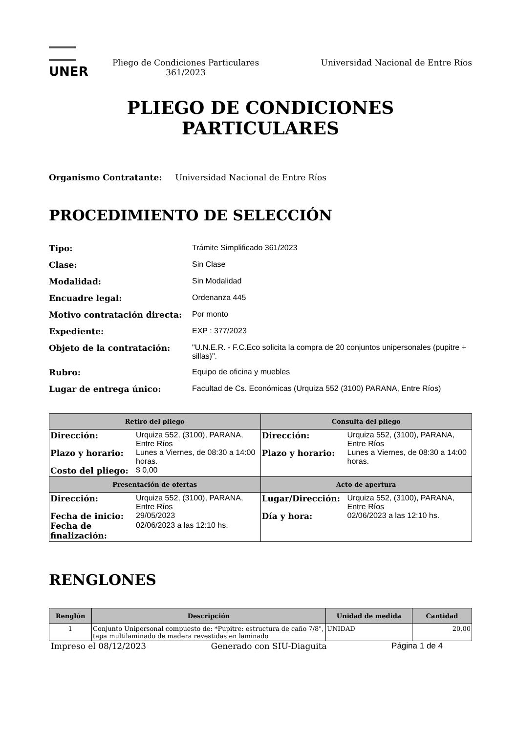UNER
Pliego de Condiciones Particulares 361/2023
Universidad Nacional de Entre Ríos
PLIEGO DE CONDICIONES
PARTICULARES
Organismo Contratante: Universidad Nacional de Entre Ríos
PROCEDIMIENTO DE SELECCIÓN
Tipo: Trámite Simplificado 361/2023 Clase: Sin Clase Modalidad: Sin Modalidad Encuadre legal: Ordenanza 445 Motivo contratación directa: Por monto Expediente: EXP : 377/2023 Objeto de la contratación: "U.N.E.R. - F.C.Eco solicita la compra de 20 conjuntos unipersonales (pupitre + sillas)". Rubro: Equipo de oficina y muebles Lugar de entrega único: Facultad de Cs. Económicas (Urquiza 552 (3100) PARANA, Entre Ríos)
| Retiro del pliego | Consulta del pliego |
| --- | --- |
| / Dirección: / Urquiza 552, (3100), PARANA, Entre Ríos / / Plazo y horario: / Lunes a Viernes, de 08:30 a 14:00 horas. / / Costo del pliego: / $ 0,00 / | / Dirección: / Urquiza 552, (3100), PARANA, Entre Ríos / / Plazo y horario: / Lunes a Viernes, de 08:30 a 14:00 horas. / |
| Presentación de ofertas | Acto de apertura |
| / Dirección: / Urquiza 552, (3100), PARANA, Entre Ríos / / Fecha de inicio: / 29/05/2023 / / Fecha de finalización: / 02/06/2023 a las 12:10 hs. / | / Lugar/Dirección: / Urquiza 552, (3100), PARANA, Entre Ríos / / Día y hora: / 02/06/2023 a las 12:10 hs. / |
RENGLONES
| Renglón | Descripción | Unidad de medida | Cantidad |
| --- | --- | --- | --- |
| 1 | Conjunto Unipersonal compuesto de: *Pupitre: estructura de caño 7/8", tapa multilaminado de madera revestidas en laminado | UNIDAD | 20,00 |
Impreso el 08/12/2023 Generado con SIU-Diaguita Página 1 de 4